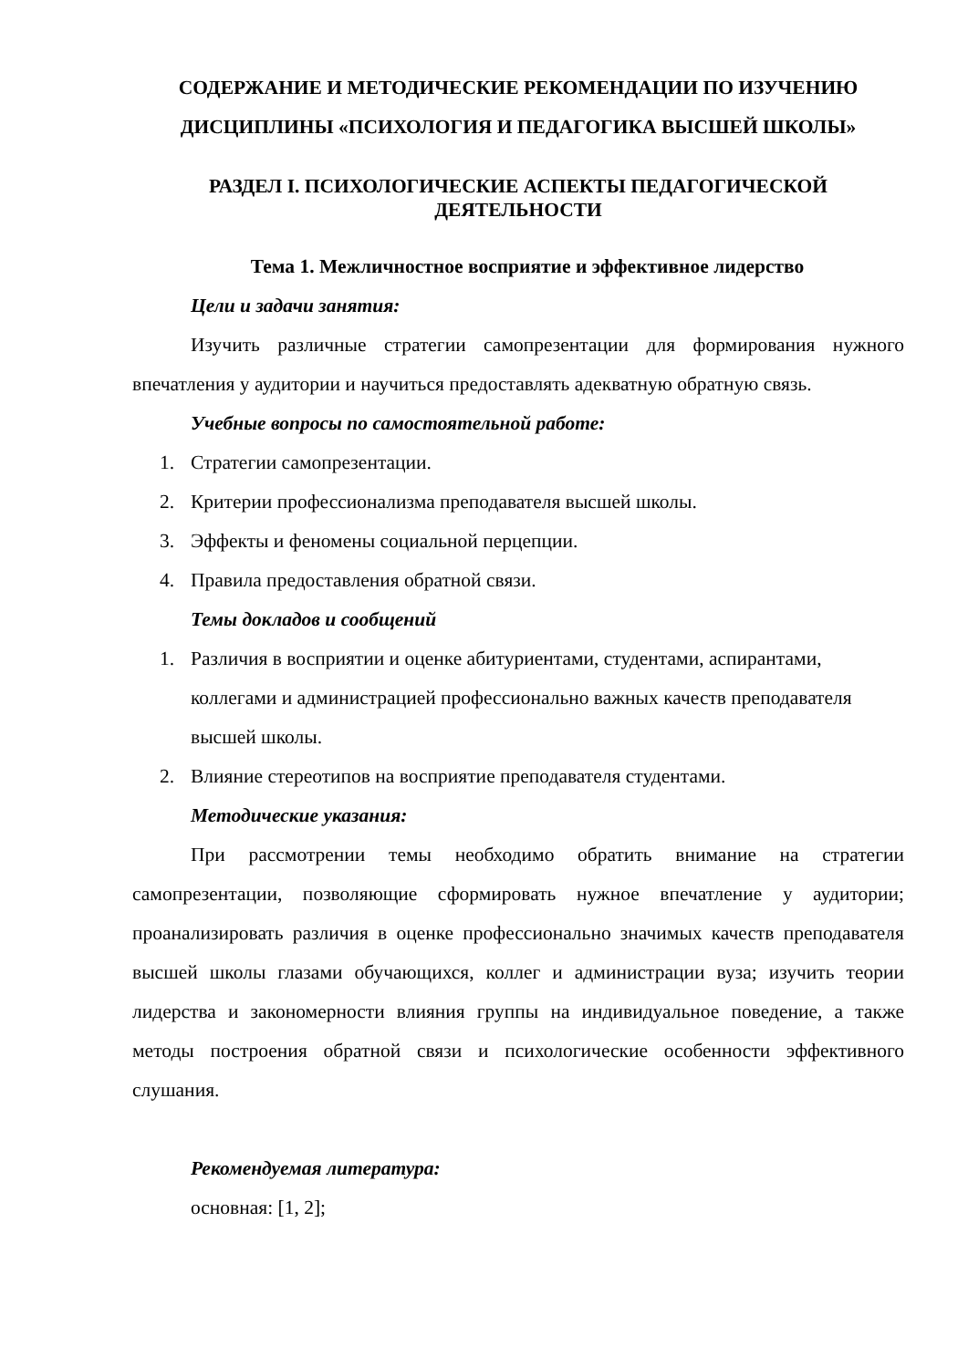СОДЕРЖАНИЕ И МЕТОДИЧЕСКИЕ РЕКОМЕНДАЦИИ ПО ИЗУЧЕНИЮ ДИСЦИПЛИНЫ «ПСИХОЛОГИЯ И ПЕДАГОГИКА ВЫСШЕЙ ШКОЛЫ»
РАЗДЕЛ I. ПСИХОЛОГИЧЕСКИЕ АСПЕКТЫ ПЕДАГОГИЧЕСКОЙ ДЕЯТЕЛЬНОСТИ
Тема 1. Межличностное восприятие и эффективное лидерство
Цели и задачи занятия:
Изучить различные стратегии самопрезентации для формирования нужного впечатления у аудитории и научиться предоставлять адекватную обратную связь.
Учебные вопросы по самостоятельной работе:
1. Стратегии самопрезентации.
2. Критерии профессионализма преподавателя высшей школы.
3. Эффекты и феномены социальной перцепции.
4. Правила предоставления обратной связи.
Темы докладов и сообщений
1. Различия в восприятии и оценке абитуриентами, студентами, аспирантами, коллегами и администрацией профессионально важных качеств преподавателя высшей школы.
2. Влияние стереотипов на восприятие преподавателя студентами.
Методические указания:
При рассмотрении темы необходимо обратить внимание на стратегии самопрезентации, позволяющие сформировать нужное впечатление у аудитории; проанализировать различия в оценке профессионально значимых качеств преподавателя высшей школы глазами обучающихся, коллег и администрации вуза; изучить теории лидерства и закономерности влияния группы на индивидуальное поведение, а также методы построения обратной связи и психологические особенности эффективного слушания.
Рекомендуемая литература:
основная: [1, 2];